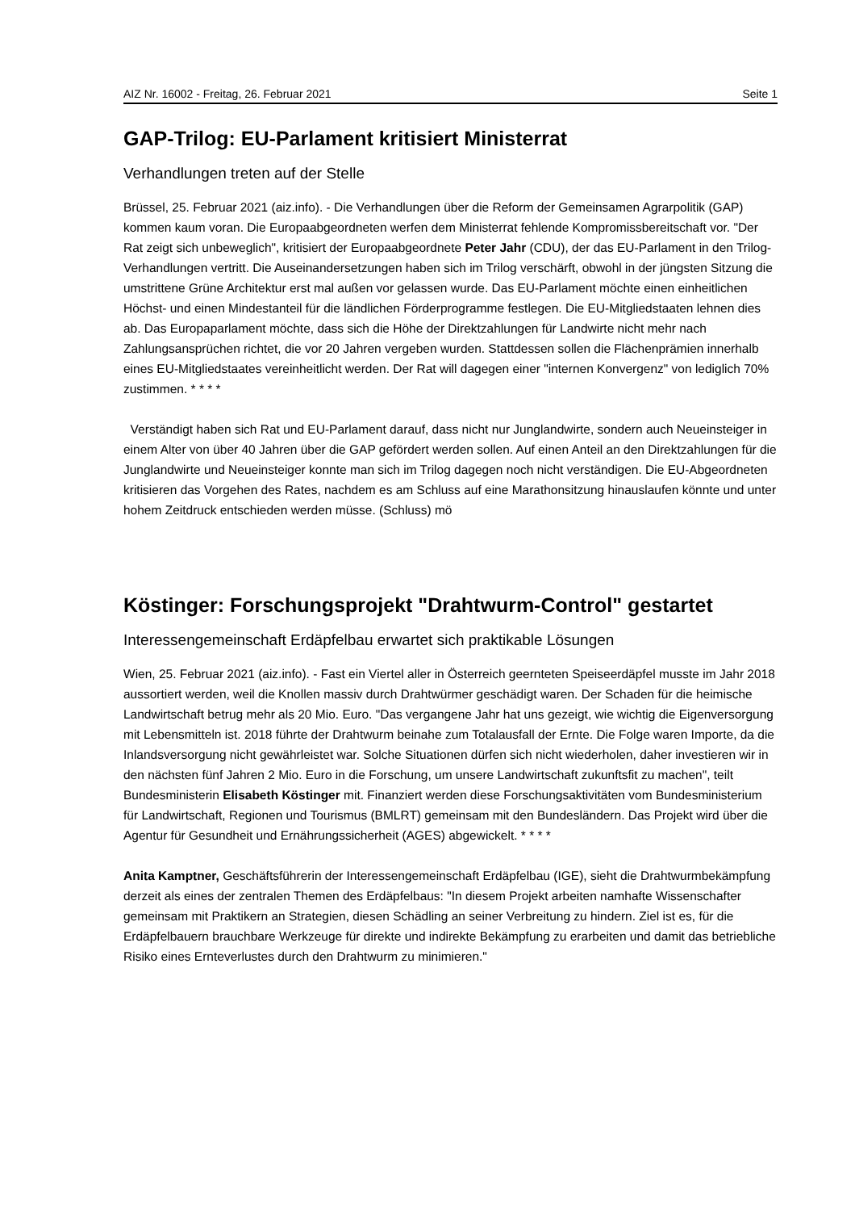AIZ Nr. 16002 - Freitag, 26. Februar 2021 Seite 1
GAP-Trilog: EU-Parlament kritisiert Ministerrat
Verhandlungen treten auf der Stelle
Brüssel, 25. Februar 2021 (aiz.info). - Die Verhandlungen über die Reform der Gemeinsamen Agrarpolitik (GAP) kommen kaum voran. Die Europaabgeordneten werfen dem Ministerrat fehlende Kompromissbereitschaft vor. "Der Rat zeigt sich unbeweglich", kritisiert der Europaabgeordnete Peter Jahr (CDU), der das EU-Parlament in den Trilog-Verhandlungen vertritt. Die Auseinandersetzungen haben sich im Trilog verschärft, obwohl in der jüngsten Sitzung die umstrittene Grüne Architektur erst mal außen vor gelassen wurde. Das EU-Parlament möchte einen einheitlichen Höchst- und einen Mindestanteil für die ländlichen Förderprogramme festlegen. Die EU-Mitgliedstaaten lehnen dies ab. Das Europaparlament möchte, dass sich die Höhe der Direktzahlungen für Landwirte nicht mehr nach Zahlungsansprüchen richtet, die vor 20 Jahren vergeben wurden. Stattdessen sollen die Flächenprämien innerhalb eines EU-Mitgliedstaates vereinheitlicht werden. Der Rat will dagegen einer "internen Konvergenz" von lediglich 70% zustimmen. * * * *
Verständigt haben sich Rat und EU-Parlament darauf, dass nicht nur Junglandwirte, sondern auch Neueinsteiger in einem Alter von über 40 Jahren über die GAP gefördert werden sollen. Auf einen Anteil an den Direktzahlungen für die Junglandwirte und Neueinsteiger konnte man sich im Trilog dagegen noch nicht verständigen. Die EU-Abgeordneten kritisieren das Vorgehen des Rates, nachdem es am Schluss auf eine Marathonsitzung hinauslaufen könnte und unter hohem Zeitdruck entschieden werden müsse. (Schluss) mö
Köstinger: Forschungsprojekt "Drahtwurm-Control" gestartet
Interessengemeinschaft Erdäpfelbau erwartet sich praktikable Lösungen
Wien, 25. Februar 2021 (aiz.info). - Fast ein Viertel aller in Österreich geernteten Speiseerdäpfel musste im Jahr 2018 aussortiert werden, weil die Knollen massiv durch Drahtwürmer geschädigt waren. Der Schaden für die heimische Landwirtschaft betrug mehr als 20 Mio. Euro. "Das vergangene Jahr hat uns gezeigt, wie wichtig die Eigenversorgung mit Lebensmitteln ist. 2018 führte der Drahtwurm beinahe zum Totalausfall der Ernte. Die Folge waren Importe, da die Inlandsversorgung nicht gewährleistet war. Solche Situationen dürfen sich nicht wiederholen, daher investieren wir in den nächsten fünf Jahren 2 Mio. Euro in die Forschung, um unsere Landwirtschaft zukunftsfit zu machen", teilt Bundesministerin Elisabeth Köstinger mit. Finanziert werden diese Forschungsaktivitäten vom Bundesministerium für Landwirtschaft, Regionen und Tourismus (BMLRT) gemeinsam mit den Bundesländern. Das Projekt wird über die Agentur für Gesundheit und Ernährungssicherheit (AGES) abgewickelt. * * * *
Anita Kamptner, Geschäftsführerin der Interessengemeinschaft Erdäpfelbau (IGE), sieht die Drahtwurmbekämpfung derzeit als eines der zentralen Themen des Erdäpfelbaus: "In diesem Projekt arbeiten namhafte Wissenschafter gemeinsam mit Praktikern an Strategien, diesen Schädling an seiner Verbreitung zu hindern. Ziel ist es, für die Erdäpfelbauern brauchbare Werkzeuge für direkte und indirekte Bekämpfung zu erarbeiten und damit das betriebliche Risiko eines Ernteverlustes durch den Drahtwurm zu minimieren."